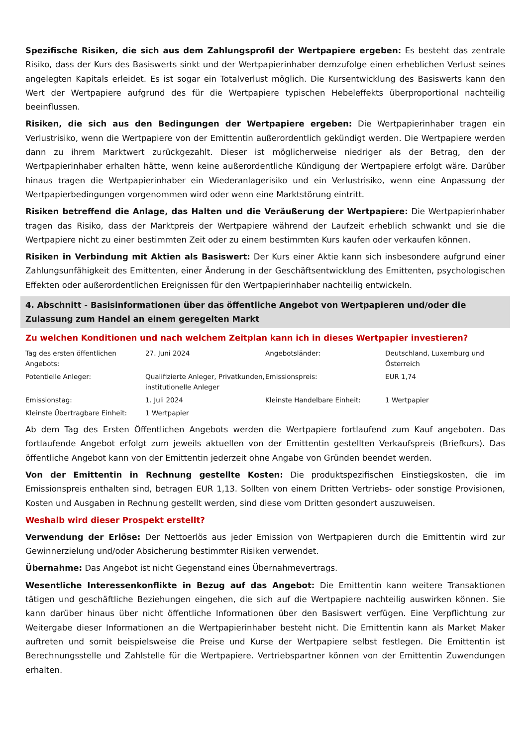Spezifische Risiken, die sich aus dem Zahlungsprofil der Wertpapiere ergeben: Es besteht das zentrale Risiko, dass der Kurs des Basiswerts sinkt und der Wertpapierinhaber demzufolge einen erheblichen Verlust seines angelegten Kapitals erleidet. Es ist sogar ein Totalverlust möglich. Die Kursentwicklung des Basiswerts kann den Wert der Wertpapiere aufgrund des für die Wertpapiere typischen Hebeleffekts überproportional nachteilig beeinflussen.
Risiken, die sich aus den Bedingungen der Wertpapiere ergeben: Die Wertpapierinhaber tragen ein Verlustrisiko, wenn die Wertpapiere von der Emittentin außerordentlich gekündigt werden. Die Wertpapiere werden dann zu ihrem Marktwert zurückgezahlt. Dieser ist möglicherweise niedriger als der Betrag, den der Wertpapierinhaber erhalten hätte, wenn keine außerordentliche Kündigung der Wertpapiere erfolgt wäre. Darüber hinaus tragen die Wertpapierinhaber ein Wiederanlagerisiko und ein Verlustrisiko, wenn eine Anpassung der Wertpapierbedingungen vorgenommen wird oder wenn eine Marktstörung eintritt.
Risiken betreffend die Anlage, das Halten und die Veräußerung der Wertpapiere: Die Wertpapierinhaber tragen das Risiko, dass der Marktpreis der Wertpapiere während der Laufzeit erheblich schwankt und sie die Wertpapiere nicht zu einer bestimmten Zeit oder zu einem bestimmten Kurs kaufen oder verkaufen können.
Risiken in Verbindung mit Aktien als Basiswert: Der Kurs einer Aktie kann sich insbesondere aufgrund einer Zahlungsunfähigkeit des Emittenten, einer Änderung in der Geschäftsentwicklung des Emittenten, psychologischen Effekten oder außerordentlichen Ereignissen für den Wertpapierinhaber nachteilig entwickeln.
4. Abschnitt - Basisinformationen über das öffentliche Angebot von Wertpapieren und/oder die Zulassung zum Handel an einem geregelten Markt
Zu welchen Konditionen und nach welchem Zeitplan kann ich in dieses Wertpapier investieren?
| Tag des ersten öffentlichen Angebots: | 27. Juni 2024 | Angebotsländer: | Deutschland, Luxemburg und Österreich |
| Potentielle Anleger: | Qualifizierte Anleger, Privatkunden, institutionelle Anleger | Emissionspreis: | EUR 1,74 |
| Emissionstag: | 1. Juli 2024 | Kleinste Handelbare Einheit: | 1 Wertpapier |
| Kleinste Übertragbare Einheit: | 1 Wertpapier | | |
Ab dem Tag des Ersten Öffentlichen Angebots werden die Wertpapiere fortlaufend zum Kauf angeboten. Das fortlaufende Angebot erfolgt zum jeweils aktuellen von der Emittentin gestellten Verkaufspreis (Briefkurs). Das öffentliche Angebot kann von der Emittentin jederzeit ohne Angabe von Gründen beendet werden.
Von der Emittentin in Rechnung gestellte Kosten: Die produktspezifischen Einstiegskosten, die im Emissionspreis enthalten sind, betragen EUR 1,13. Sollten von einem Dritten Vertriebs- oder sonstige Provisionen, Kosten und Ausgaben in Rechnung gestellt werden, sind diese vom Dritten gesondert auszuweisen.
Weshalb wird dieser Prospekt erstellt?
Verwendung der Erlöse: Der Nettoerlös aus jeder Emission von Wertpapieren durch die Emittentin wird zur Gewinnerzielung und/oder Absicherung bestimmter Risiken verwendet.
Übernahme: Das Angebot ist nicht Gegenstand eines Übernahmevertrags.
Wesentliche Interessenkonflikte in Bezug auf das Angebot: Die Emittentin kann weitere Transaktionen tätigen und geschäftliche Beziehungen eingehen, die sich auf die Wertpapiere nachteilig auswirken können. Sie kann darüber hinaus über nicht öffentliche Informationen über den Basiswert verfügen. Eine Verpflichtung zur Weitergabe dieser Informationen an die Wertpapierinhaber besteht nicht. Die Emittentin kann als Market Maker auftreten und somit beispielsweise die Preise und Kurse der Wertpapiere selbst festlegen. Die Emittentin ist Berechnungsstelle und Zahlstelle für die Wertpapiere. Vertriebspartner können von der Emittentin Zuwendungen erhalten.